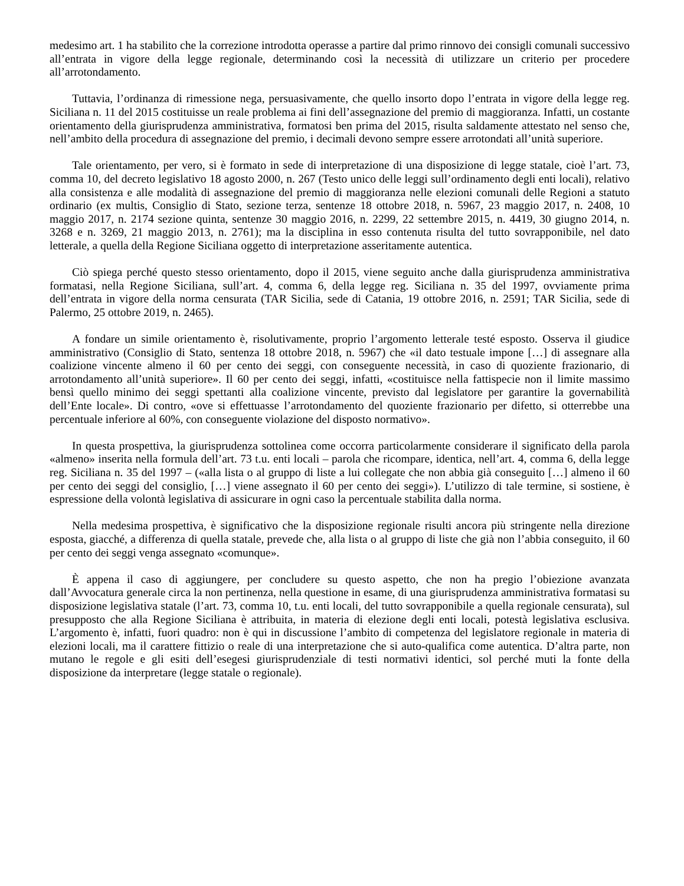medesimo art. 1 ha stabilito che la correzione introdotta operasse a partire dal primo rinnovo dei consigli comunali successivo all’entrata in vigore della legge regionale, determinando così la necessità di utilizzare un criterio per procedere all’arrotondamento.
Tuttavia, l’ordinanza di rimessione nega, persuasivamente, che quello insorto dopo l’entrata in vigore della legge reg. Siciliana n. 11 del 2015 costituisse un reale problema ai fini dell’assegnazione del premio di maggioranza. Infatti, un costante orientamento della giurisprudenza amministrativa, formatosi ben prima del 2015, risulta saldamente attestato nel senso che, nell’ambito della procedura di assegnazione del premio, i decimali devono sempre essere arrotondati all’unità superiore.
Tale orientamento, per vero, si è formato in sede di interpretazione di una disposizione di legge statale, cioè l’art. 73, comma 10, del decreto legislativo 18 agosto 2000, n. 267 (Testo unico delle leggi sull’ordinamento degli enti locali), relativo alla consistenza e alle modalità di assegnazione del premio di maggioranza nelle elezioni comunali delle Regioni a statuto ordinario (ex multis, Consiglio di Stato, sezione terza, sentenze 18 ottobre 2018, n. 5967, 23 maggio 2017, n. 2408, 10 maggio 2017, n. 2174 sezione quinta, sentenze 30 maggio 2016, n. 2299, 22 settembre 2015, n. 4419, 30 giugno 2014, n. 3268 e n. 3269, 21 maggio 2013, n. 2761); ma la disciplina in esso contenuta risulta del tutto sovrapponibile, nel dato letterale, a quella della Regione Siciliana oggetto di interpretazione asseritamente autentica.
Ciò spiega perché questo stesso orientamento, dopo il 2015, viene seguito anche dalla giurisprudenza amministrativa formatasi, nella Regione Siciliana, sull’art. 4, comma 6, della legge reg. Siciliana n. 35 del 1997, ovviamente prima dell’entrata in vigore della norma censurata (TAR Sicilia, sede di Catania, 19 ottobre 2016, n. 2591; TAR Sicilia, sede di Palermo, 25 ottobre 2019, n. 2465).
A fondare un simile orientamento è, risolutivamente, proprio l’argomento letterale testé esposto. Osserva il giudice amministrativo (Consiglio di Stato, sentenza 18 ottobre 2018, n. 5967) che «il dato testuale impone […] di assegnare alla coalizione vincente almeno il 60 per cento dei seggi, con conseguente necessità, in caso di quoziente frazionario, di arrotondamento all’unità superiore». Il 60 per cento dei seggi, infatti, «costituisce nella fattispecie non il limite massimo bensì quello minimo dei seggi spettanti alla coalizione vincente, previsto dal legislatore per garantire la governabilità dell’Ente locale». Di contro, «ove si effettuasse l’arrotondamento del quoziente frazionario per difetto, si otterrebbe una percentuale inferiore al 60%, con conseguente violazione del disposto normativo».
In questa prospettiva, la giurisprudenza sottolinea come occorra particolarmente considerare il significato della parola «almeno» inserita nella formula dell’art. 73 t.u. enti locali – parola che ricompare, identica, nell’art. 4, comma 6, della legge reg. Siciliana n. 35 del 1997 – («alla lista o al gruppo di liste a lui collegate che non abbia già conseguito […] almeno il 60 per cento dei seggi del consiglio, […] viene assegnato il 60 per cento dei seggi»). L’utilizzo di tale termine, si sostiene, è espressione della volontà legislativa di assicurare in ogni caso la percentuale stabilita dalla norma.
Nella medesima prospettiva, è significativo che la disposizione regionale risulti ancora più stringente nella direzione esposta, giacché, a differenza di quella statale, prevede che, alla lista o al gruppo di liste che già non l’abbia conseguito, il 60 per cento dei seggi venga assegnato «comunque».
È appena il caso di aggiungere, per concludere su questo aspetto, che non ha pregio l’obiezione avanzata dall’Avvocatura generale circa la non pertinenza, nella questione in esame, di una giurisprudenza amministrativa formatasi su disposizione legislativa statale (l’art. 73, comma 10, t.u. enti locali, del tutto sovrapponibile a quella regionale censurata), sul presupposto che alla Regione Siciliana è attribuita, in materia di elezione degli enti locali, potestà legislativa esclusiva. L’argomento è, infatti, fuori quadro: non è qui in discussione l’ambito di competenza del legislatore regionale in materia di elezioni locali, ma il carattere fittizio o reale di una interpretazione che si auto-qualifica come autentica. D’altra parte, non mutano le regole e gli esiti dell’esegesi giurisprudenziale di testi normativi identici, sol perché muti la fonte della disposizione da interpretare (legge statale o regionale).